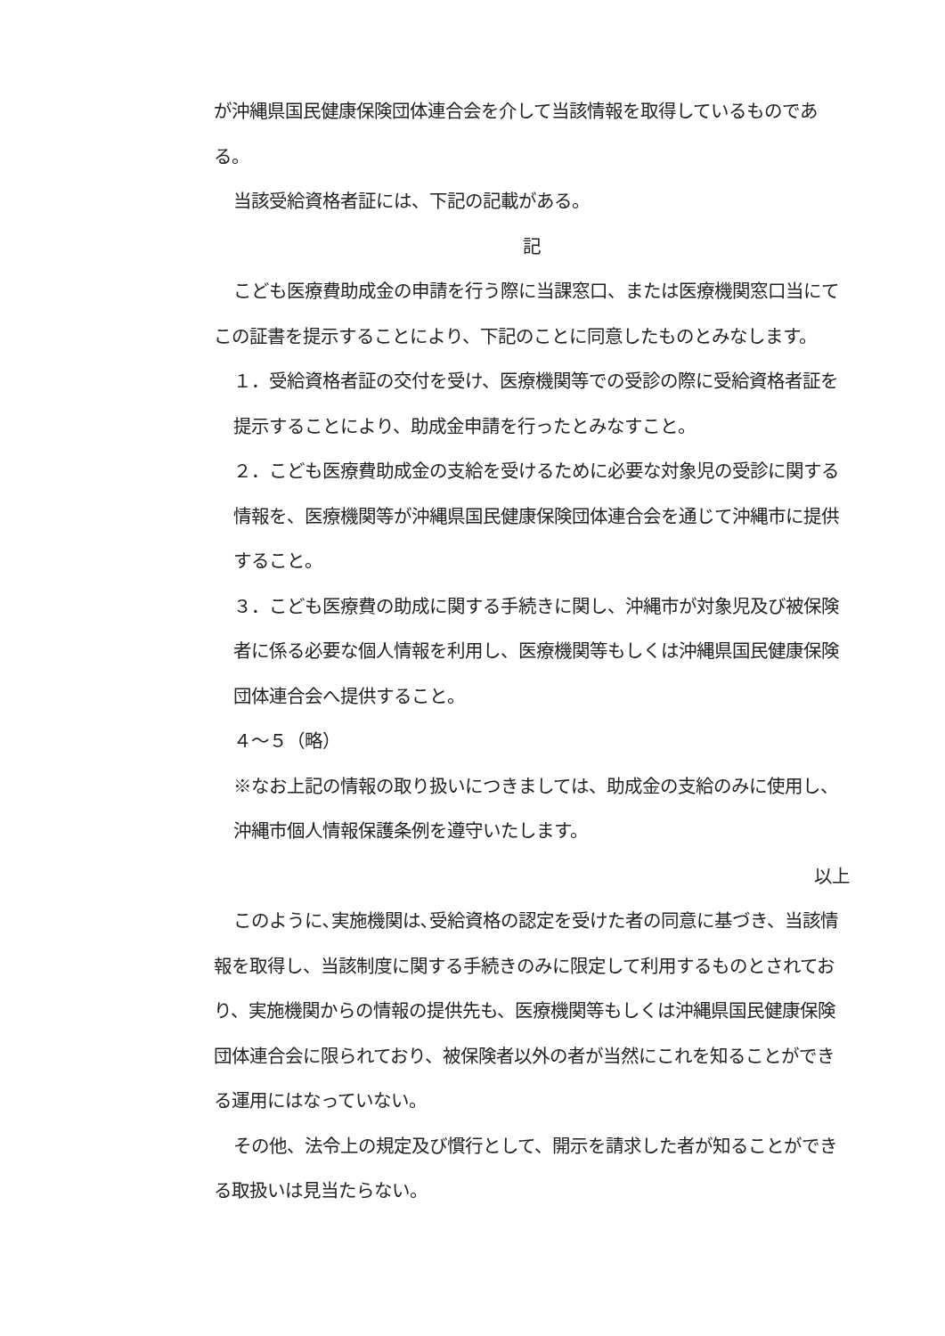が沖縄県国民健康保険団体連合会を介して当該情報を取得しているものである。
当該受給資格者証には、下記の記載がある。
記
こども医療費助成金の申請を行う際に当課窓口、または医療機関窓口当にてこの証書を提示することにより、下記のことに同意したものとみなします。
１．受給資格者証の交付を受け、医療機関等での受診の際に受給資格者証を提示することにより、助成金申請を行ったとみなすこと。
２．こども医療費助成金の支給を受けるために必要な対象児の受診に関する情報を、医療機関等が沖縄県国民健康保険団体連合会を通じて沖縄市に提供すること。
３．こども医療費の助成に関する手続きに関し、沖縄市が対象児及び被保険者に係る必要な個人情報を利用し、医療機関等もしくは沖縄県国民健康保険団体連合会へ提供すること。
４～５（略）
※なお上記の情報の取り扱いにつきましては、助成金の支給のみに使用し、沖縄市個人情報保護条例を遵守いたします。
以上
このように､実施機関は､受給資格の認定を受けた者の同意に基づき、当該情報を取得し、当該制度に関する手続きのみに限定して利用するものとされており、実施機関からの情報の提供先も、医療機関等もしくは沖縄県国民健康保険団体連合会に限られており、被保険者以外の者が当然にこれを知ることができる運用にはなっていない。
その他、法令上の規定及び慣行として、開示を請求した者が知ることができる取扱いは見当たらない。